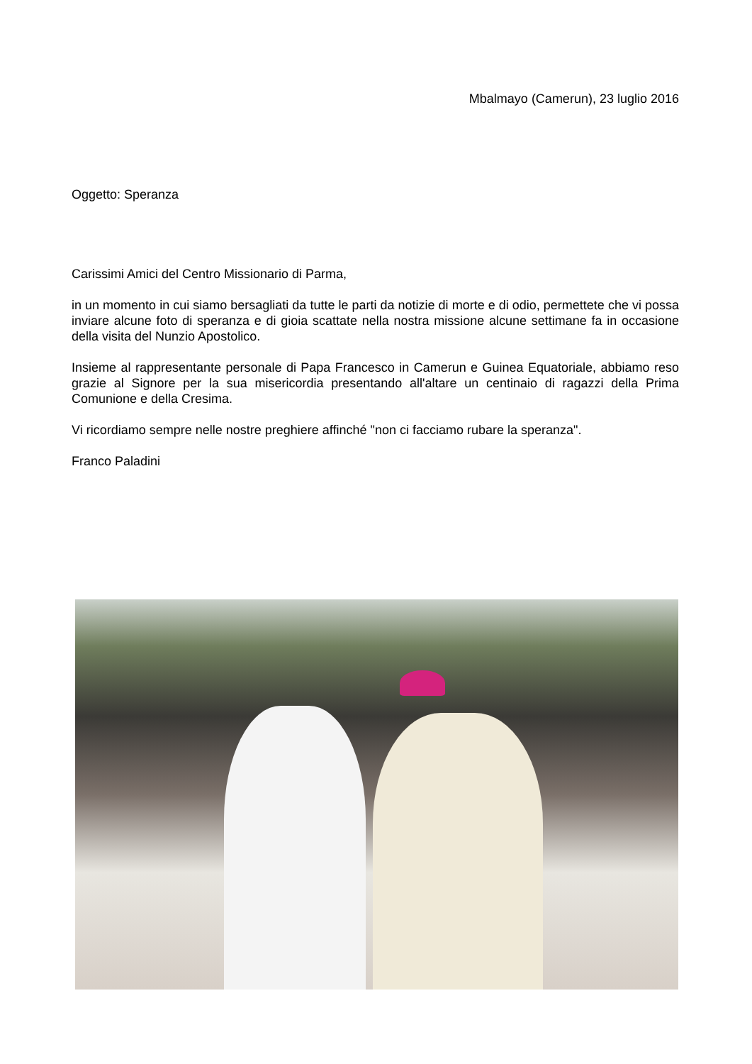Mbalmayo (Camerun), 23 luglio 2016
Oggetto: Speranza
Carissimi Amici del Centro Missionario di Parma,
in un momento in cui siamo bersagliati da tutte le parti da notizie di morte e di odio, permettete che vi possa inviare alcune foto di speranza e di gioia scattate nella nostra missione alcune settimane fa in occasione della visita del Nunzio Apostolico.
Insieme al rappresentante personale di Papa Francesco in Camerun e Guinea Equatoriale, abbiamo reso grazie al Signore per la sua misericordia presentando all'altare un centinaio di ragazzi della Prima Comunione e della Cresima.
Vi ricordiamo sempre nelle nostre preghiere affinché "non ci facciamo rubare la speranza".
Franco Paladini